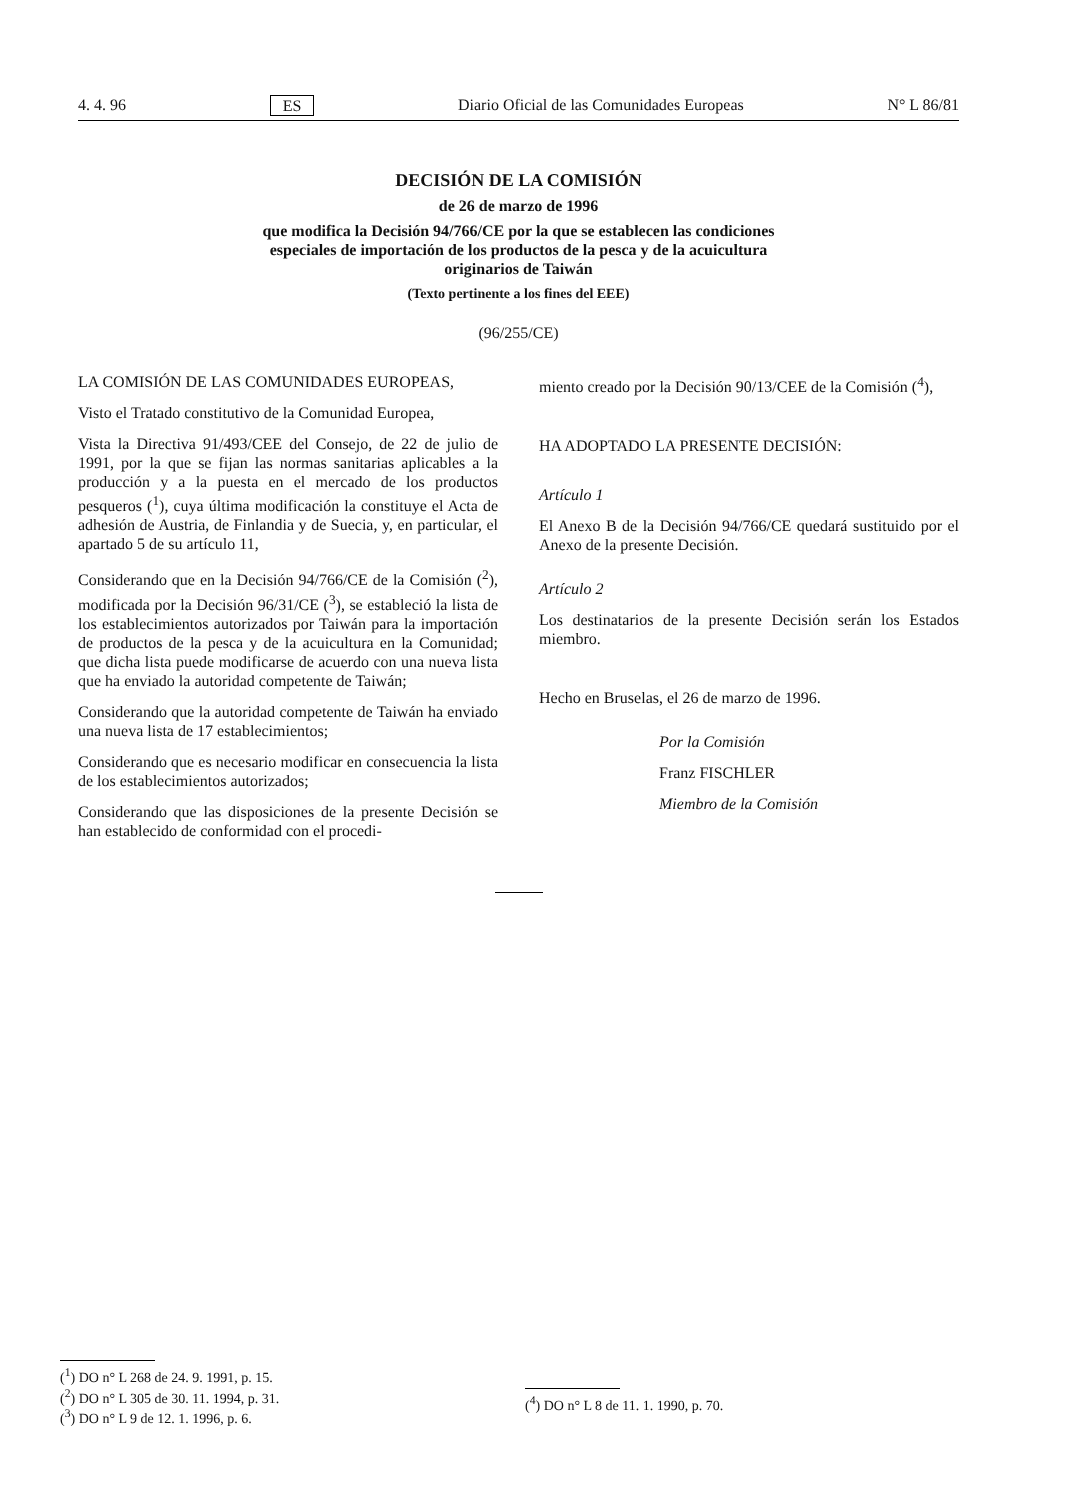4. 4. 96 ES Diario Oficial de las Comunidades Europeas N° L 86/81
DECISIÓN DE LA COMISIÓN
de 26 de marzo de 1996
que modifica la Decisión 94/766/CE por la que se establecen las condiciones
especiales de importación de los productos de la pesca y de la acuicultura
originarios de Taiwán
(Texto pertinente a los fines del EEE)
(96/255/CE)
LA COMISIÓN DE LAS COMUNIDADES EUROPEAS,
Visto el Tratado constitutivo de la Comunidad Europea,
Vista la Directiva 91/493/CEE del Consejo, de 22 de julio de 1991, por la que se fijan las normas sanitarias aplicables a la producción y a la puesta en el mercado de los productos pesqueros (<sup>1</sup>), cuya última modificación la constituye el Acta de adhesión de Austria, de Finlandia y de Suecia, y, en particular, el apartado 5 de su artículo 11,
Considerando que en la Decisión 94/766/CE de la Comisión (<sup>2</sup>), modificada por la Decisión 96/31/CE (<sup>3</sup>), se estableció la lista de los establecimientos autorizados por Taiwán para la importación de productos de la pesca y de la acuicultura en la Comunidad; que dicha lista puede modificarse de acuerdo con una nueva lista que ha enviado la autoridad competente de Taiwán;
Considerando que la autoridad competente de Taiwán ha enviado una nueva lista de 17 establecimientos;
Considerando que es necesario modificar en consecuencia la lista de los establecimientos autorizados;
Considerando que las disposiciones de la presente Decisión se han establecido de conformidad con el procedi-
miento creado por la Decisión 90/13/CEE de la Comisión (<sup>4</sup>),
HA ADOPTADO LA PRESENTE DECISIÓN:
Artículo 1
El Anexo B de la Decisión 94/766/CE quedará sustituido por el Anexo de la presente Decisión.
Artículo 2
Los destinatarios de la presente Decisión serán los Estados miembro.
Hecho en Bruselas, el 26 de marzo de 1996.
Por la Comisión
Franz FISCHLER
Miembro de la Comisión
(<sup>1</sup>) DO n° L 268 de 24. 9. 1991, p. 15.
(<sup>2</sup>) DO n° L 305 de 30. 11. 1994, p. 31.
(<sup>3</sup>) DO n° L 9 de 12. 1. 1996, p. 6.
(<sup>4</sup>) DO n° L 8 de 11. 1. 1990, p. 70.